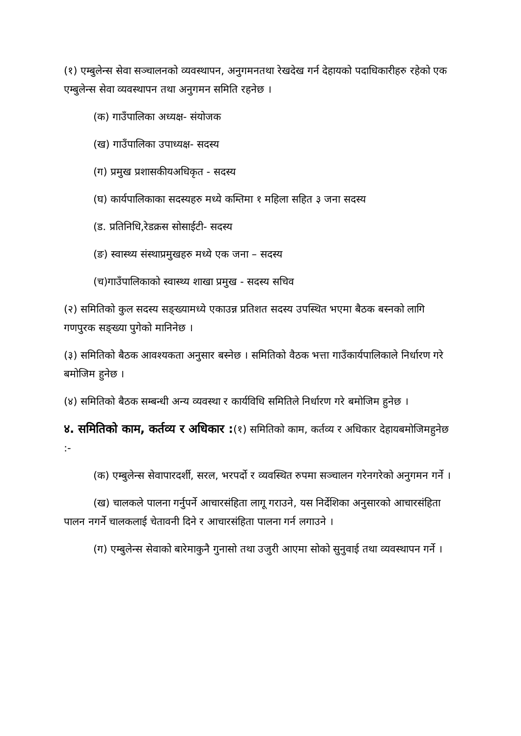(१) एम्बुलेन्स सेवा सञ्चालनको व्यवस्थापन, अनुगमनतथा रेखदेख गर्न देहायको पदाधिकारीहरु रहेको एक एम्बुलेन्स सेवा व्यवस्थापन तथा अनुगमन समिति रहनेछ ।
(क) गाउँपालिका अध्यक्ष- संयोजक
(ख) गाउँपालिका उपाध्यक्ष- सदस्य
(ग) प्रमुख प्रशासकीयअधिकृत - सदस्य
(घ) कार्यपालिकाका सदस्यहरु मध्ये कम्तिमा १ महिला सहित ३ जना सदस्य
(ड. प्रतिनिधि,रेडक्रस सोसाईटी- सदस्य
(ङ) स्वास्थ्य संस्थाप्रमुखहरु मध्ये एक जना – सदस्य
(च)गाउँपालिकाको स्वास्थ्य शाखा प्रमुख - सदस्य सचिव
(२) समितिको कुल सदस्य सङ्ख्यामध्ये एकाउन्न प्रतिशत सदस्य उपस्थित भएमा बैठक बस्नको लागि गणपुरक सङ्ख्या पुगेको मानिनेछ ।
(३) समितिको बैठक आवश्यकता अनुसार बस्नेछ । समितिको वैठक भत्ता गाउँकार्यपालिकाले निर्धारण गरे बमोजिम हुनेछ ।
(४) समितिको बैठक सम्बन्धी अन्य व्यवस्था र कार्यविधि समितिले निर्धारण गरे बमोजिम हुनेछ ।
४. समितिको काम, कर्तव्य र अधिकार :(१) समितिको काम, कर्तव्य र अधिकार देहायबमोजिमहुनेछ :-
(क) एम्बुलेन्स सेवापारदर्शी, सरल, भरपर्दो र व्यवस्थित रुपमा सञ्चालन गरेनगरेको अनुगमन गर्ने ।
(ख) चालकले पालना गर्नुपर्ने आचारसंहिता लागू गराउने, यस निर्देशिका अनुसारको आचारसंहिता पालन नगर्ने चालकलाई चेतावनी दिने र आचारसंहिता पालना गर्न लगाउने ।
(ग) एम्बुलेन्स सेवाको बारेमाकुनै गुनासो तथा उजुरी आएमा सोको सुनुवाई तथा व्यवस्थापन गर्ने ।